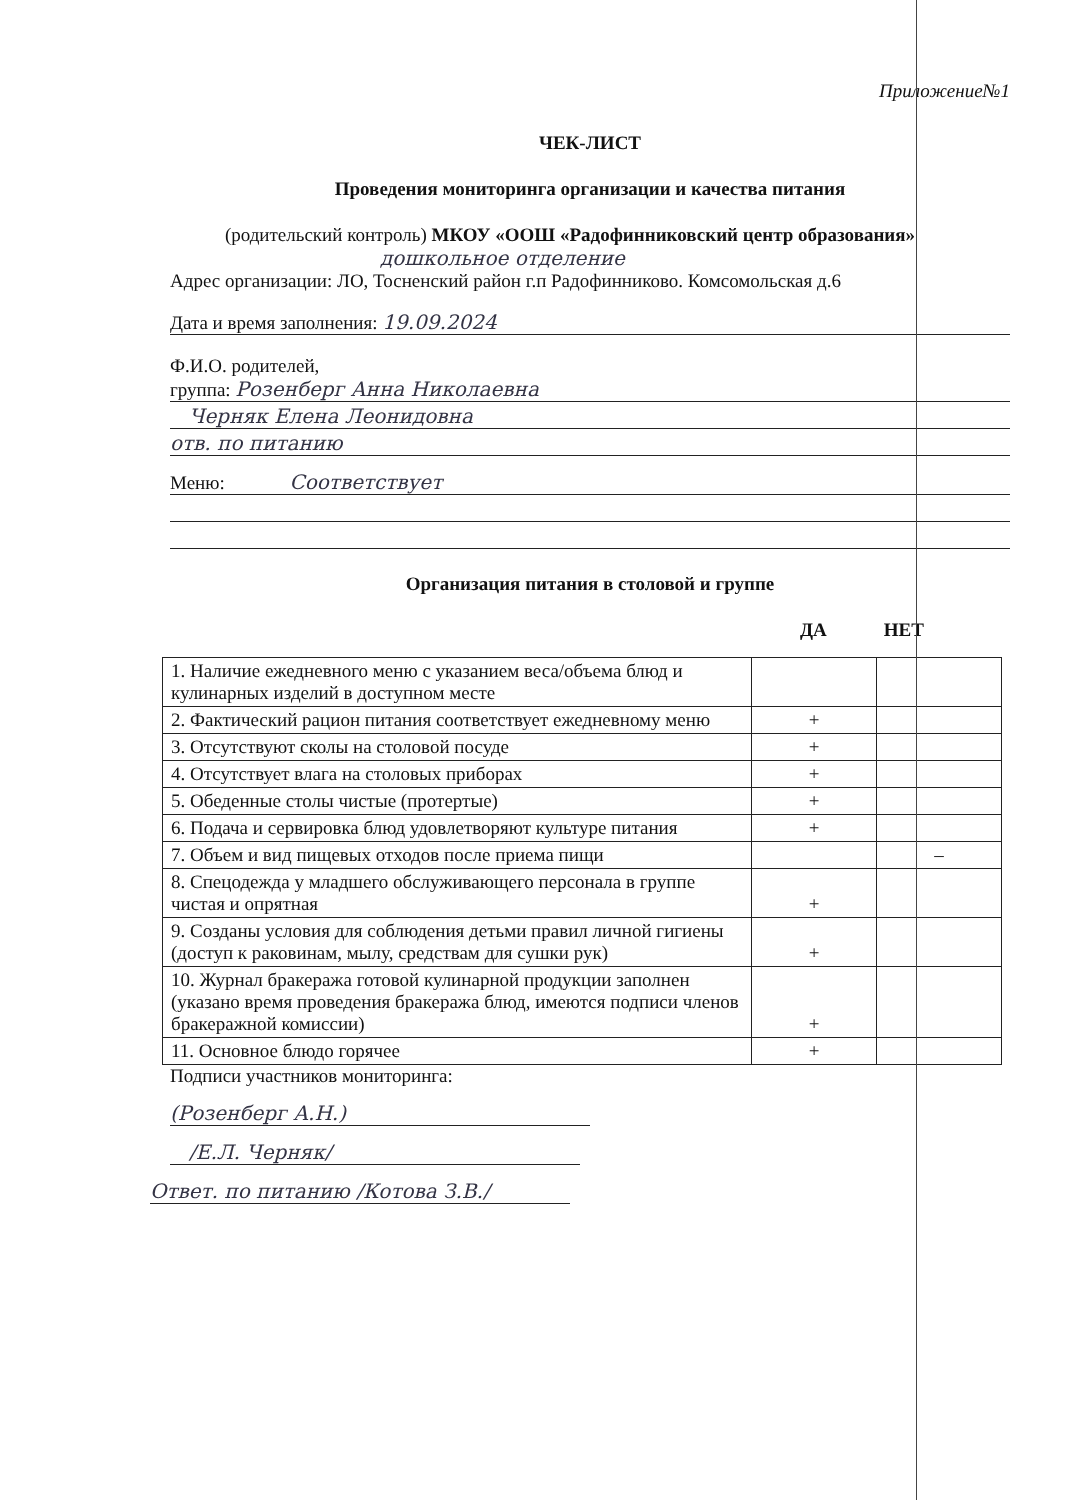Приложение№1
ЧЕК-ЛИСТ
Проведения мониторинга организации и качества питания
(родительский контроль) МКОУ «ООШ «Радофинниковский центр образования»
дошкольное отделение
Адрес организации: ЛО, Тосненский район г.п Радофинниково. Комсомольская д.6
Дата и время заполнения: 19.09.2024
Ф.И.О. родителей,
группа: Розенберг Анна Николаевна
Черняк Елена Леонидовна
отв. по питанию
Меню: Соответствует
Организация питания в столовой и группе
ДА НЕТ
| 1. Наличие ежедневного меню с указанием веса/объема блюд и кулинарных изделий в доступном месте | | |
| 2. Фактический рацион питания соответствует ежедневному меню | + | |
| 3. Отсутствуют сколы на столовой посуде | + | |
| 4. Отсутствует влага на столовых приборах | + | |
| 5. Обеденные столы чистые (протертые) | + | |
| 6. Подача и сервировка блюд удовлетворяют культуре питания | + | |
| 7. Объем и вид пищевых отходов после приема пищи | | – |
| 8. Спецодежда у младшего обслуживающего персонала в группе чистая и опрятная | + | |
| 9. Созданы условия для соблюдения детьми правил личной гигиены (доступ к раковинам, мылу, средствам для сушки рук) | + | |
| 10. Журнал бракеража готовой кулинарной продукции заполнен (указано время проведения бракеража блюд, имеются подписи членов бракеражной комиссии) | + | |
| 11. Основное блюдо горячее | + | |
Подписи участников мониторинга:
(Розенберг А.Н.)
/Е.Л. Черняк/
Ответ. по питанию /Котова З.В./